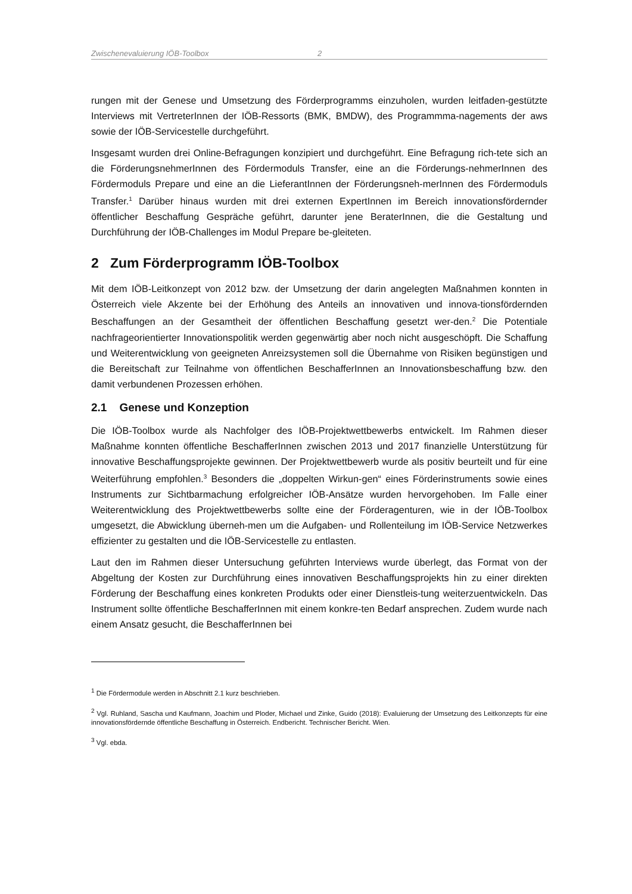Zwischenevaluierung IÖB-Toolbox 2
rungen mit der Genese und Umsetzung des Förderprogramms einzuholen, wurden leitfaden-gestützte Interviews mit VertreterInnen der IÖB-Ressorts (BMK, BMDW), des Programmma-nagements der aws sowie der IÖB-Servicestelle durchgeführt.
Insgesamt wurden drei Online-Befragungen konzipiert und durchgeführt. Eine Befragung rich-tete sich an die FörderungsnehmerInnen des Fördermoduls Transfer, eine an die Förderungs-nehmerInnen des Fördermoduls Prepare und eine an die LieferantInnen der Förderungsneh-merInnen des Fördermoduls Transfer.<sup>1</sup> Darüber hinaus wurden mit drei externen ExpertInnen im Bereich innovationsfördernder öffentlicher Beschaffung Gespräche geführt, darunter jene BeraterInnen, die die Gestaltung und Durchführung der IÖB-Challenges im Modul Prepare be-gleiteten.
2 Zum Förderprogramm IÖB-Toolbox
Mit dem IÖB-Leitkonzept von 2012 bzw. der Umsetzung der darin angelegten Maßnahmen konnten in Österreich viele Akzente bei der Erhöhung des Anteils an innovativen und innova-tionsfördernden Beschaffungen an der Gesamtheit der öffentlichen Beschaffung gesetzt wer-den.<sup>2</sup> Die Potentiale nachfrageorientierter Innovationspolitik werden gegenwärtig aber noch nicht ausgeschöpft. Die Schaffung und Weiterentwicklung von geeigneten Anreizsystemen soll die Übernahme von Risiken begünstigen und die Bereitschaft zur Teilnahme von öffentlichen BeschafferInnen an Innovationsbeschaffung bzw. den damit verbundenen Prozessen erhöhen.
2.1 Genese und Konzeption
Die IÖB-Toolbox wurde als Nachfolger des IÖB-Projektwettbewerbs entwickelt. Im Rahmen dieser Maßnahme konnten öffentliche BeschafferInnen zwischen 2013 und 2017 finanzielle Unterstützung für innovative Beschaffungsprojekte gewinnen. Der Projektwettbewerb wurde als positiv beurteilt und für eine Weiterführung empfohlen.<sup>3</sup> Besonders die „doppelten Wirkun-gen“ eines Förderinstruments sowie eines Instruments zur Sichtbarmachung erfolgreicher IÖB-Ansätze wurden hervorgehoben. Im Falle einer Weiterentwicklung des Projektwettbewerbs sollte eine der Förderagenturen, wie in der IÖB-Toolbox umgesetzt, die Abwicklung überneh-men um die Aufgaben- und Rollenteilung im IÖB-Service Netzwerkes effizienter zu gestalten und die IÖB-Servicestelle zu entlasten.
Laut den im Rahmen dieser Untersuchung geführten Interviews wurde überlegt, das Format von der Abgeltung der Kosten zur Durchführung eines innovativen Beschaffungsprojekts hin zu einer direkten Förderung der Beschaffung eines konkreten Produkts oder einer Dienstleis-tung weiterzuentwickeln. Das Instrument sollte öffentliche BeschafferInnen mit einem konkre-ten Bedarf ansprechen. Zudem wurde nach einem Ansatz gesucht, die BeschafferInnen bei
<sup>1</sup> Die Fördermodule werden in Abschnitt 2.1 kurz beschrieben.
<sup>2</sup> Vgl. Ruhland, Sascha und Kaufmann, Joachim und Ploder, Michael und Zinke, Guido (2018): Evaluierung der Umsetzung des Leitkonzepts für eine innovationsfördernde öffentliche Beschaffung in Österreich. Endbericht. Technischer Bericht. Wien.
<sup>3</sup> Vgl. ebda.